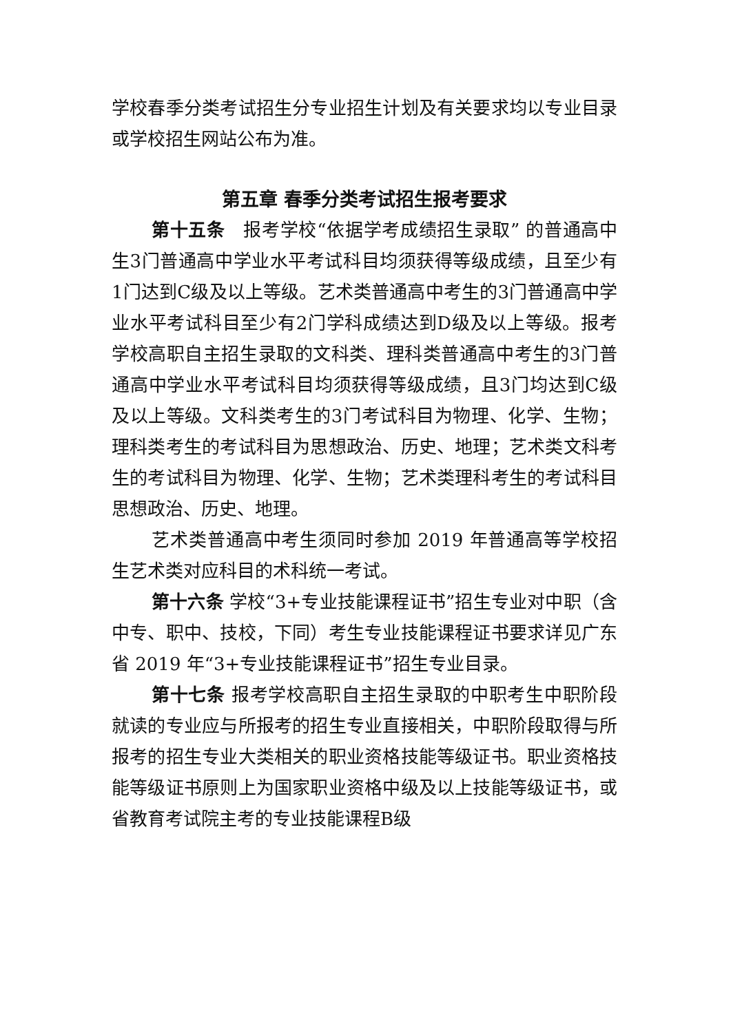学校春季分类考试招生分专业招生计划及有关要求均以专业目录或学校招生网站公布为准。
第五章 春季分类考试招生报考要求
第十五条　报考学校“依据学考成绩招生录取” 的普通高中生3门普通高中学业水平考试科目均须获得等级成绩，且至少有1门达到C级及以上等级。艺术类普通高中考生的3门普通高中学业水平考试科目至少有2门学科成绩达到D级及以上等级。报考学校高职自主招生录取的文科类、理科类普通高中考生的3门普通高中学业水平考试科目均须获得等级成绩，且3门均达到C级及以上等级。文科类考生的3门考试科目为物理、化学、生物；理科类考生的考试科目为思想政治、历史、地理；艺术类文科考生的考试科目为物理、化学、生物；艺术类理科考生的考试科目思想政治、历史、地理。
艺术类普通高中考生须同时参加 2019 年普通高等学校招生艺术类对应科目的术科统一考试。
第十六条 学校“3+专业技能课程证书”招生专业对中职（含中专、职中、技校，下同）考生专业技能课程证书要求详见广东省 2019 年“3+专业技能课程证书”招生专业目录。
第十七条 报考学校高职自主招生录取的中职考生中职阶段就读的专业应与所报考的招生专业直接相关，中职阶段取得与所报考的招生专业大类相关的职业资格技能等级证书。职业资格技能等级证书原则上为国家职业资格中级及以上技能等级证书，或省教育考试院主考的专业技能课程B级